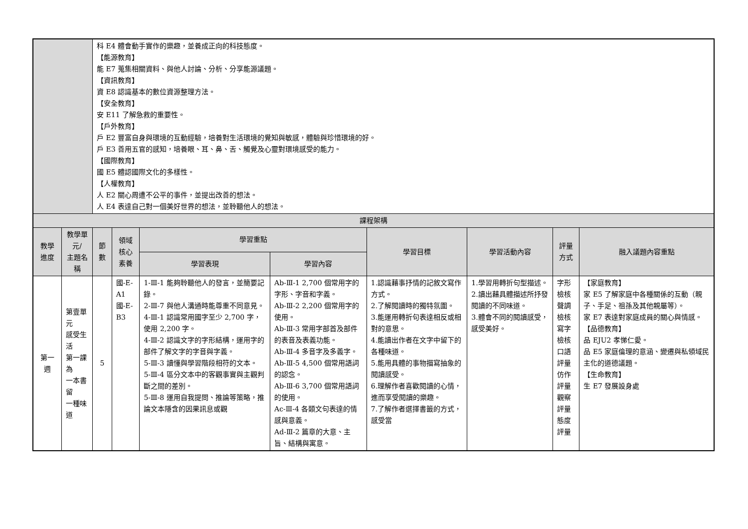| | | 科 E4 體會動手實作的樂趣，並養成正向的科技態度。 【能源教育】 能 E7 蒐集相關資料、與他人討論、分析、分享能源議題。 【資訊教育】 資 E8 認識基本的數位資源整理方法。 【安全教育】 安 E11 了解急救的重要性。 【戶外教育】 戶 E2 豐富自身與環境的互動經驗，培養對生活環境的覺知與敏感，體驗與珍惜環境的好。 戶 E3 善用五官的感知，培養眼、耳、鼻、舌、觸覺及心靈對環境感受的能力。 【國際教育】 國 E5 體認國際文化的多樣性。 【人權教育】 人 E2 關心周遭不公平的事件，並提出改善的想法。 人 E4 表達自己對一個美好世界的想法，並聆聽他人的想法。 | | | | | | | |
| 課程架構 | | | | | | | | | |
| 教學進度 | 教學單元/ 主題名稱 | 節數 | 領域核心 素養 | 學習重點 | | 學習目標 | 學習活動內容 | 評量方式 | 融入議題內容重點 |
| | | | | 學習表現 | 學習內容 | | | | |
| 第一週 | 第壹單元 感受生活 第一課為 一本書留 一種味道 | 5 | 國-E-A1 國-E-B3 | 1-Ⅲ-1 能夠聆聽他人的發言，並簡要記錄。 2-Ⅲ-7 與他人溝通時能尊重不同意見。 4-Ⅲ-1 認識常用國字至少 2,700 字，使用 2,200 字。 4-Ⅲ-2 認識文字的字形結構，運用字的部件了解文字的字音與字義。 5-Ⅲ-3 讀懂與學習階段相符的文本。 5-Ⅲ-4 區分文本中的客觀事實與主觀判斷之間的差別。 5-Ⅲ-8 運用自我提問、推論等策略，推論文本隱含的因果訊息或觀 | Ab-Ⅲ-1 2,700 個常用字的字形、字音和字義。 Ab-Ⅲ-2 2,200 個常用字的使用。 Ab-Ⅲ-3 常用字部首及部件的表音及表義功能。 Ab-Ⅲ-4 多音字及多義字。 Ab-Ⅲ-5 4,500 個常用語詞的認念。 Ab-Ⅲ-6 3,700 個常用語詞的使用。 Ac-Ⅲ-4 各類文句表達的情感與意義。 Ad-Ⅲ-2 篇章的大意、主旨、結構與寓意。 | 1.認識藉事抒情的記敘文寫作方式。 2.了解閱讀時的獨特氛圍。 3.能運用轉折句表達相反或相對的意思。 4.能讀出作者在文字中留下的各種味道。 5.能用具體的事物描寫抽象的閱讀感受。 6.理解作者喜歡閱讀的心情，進而享受閱讀的樂趣。 7.了解作者選擇書籤的方式，感受當 | 1.學習用轉折句型描述。 2.讀出藉具體描述所抒發閱讀的不同味道。 3.體會不同的閱讀感受，感受美好。 | 字形檢核 聲調檢核 寫字檢核 口語評量 仿作評量 觀察評量 態度評量 | 【家庭教育】 家 E5 了解家庭中各種關係的互動（親子、手足、祖孫及其他親屬等）。 家 E7 表達對家庭成員的關心與情感。 【品德教育】 品 EJU2 孝悌仁愛。 品 E5 家庭倫理的意涵、變遷與私領域民主化的道德議題。 【生命教育】 生 E7 發展設身處 |